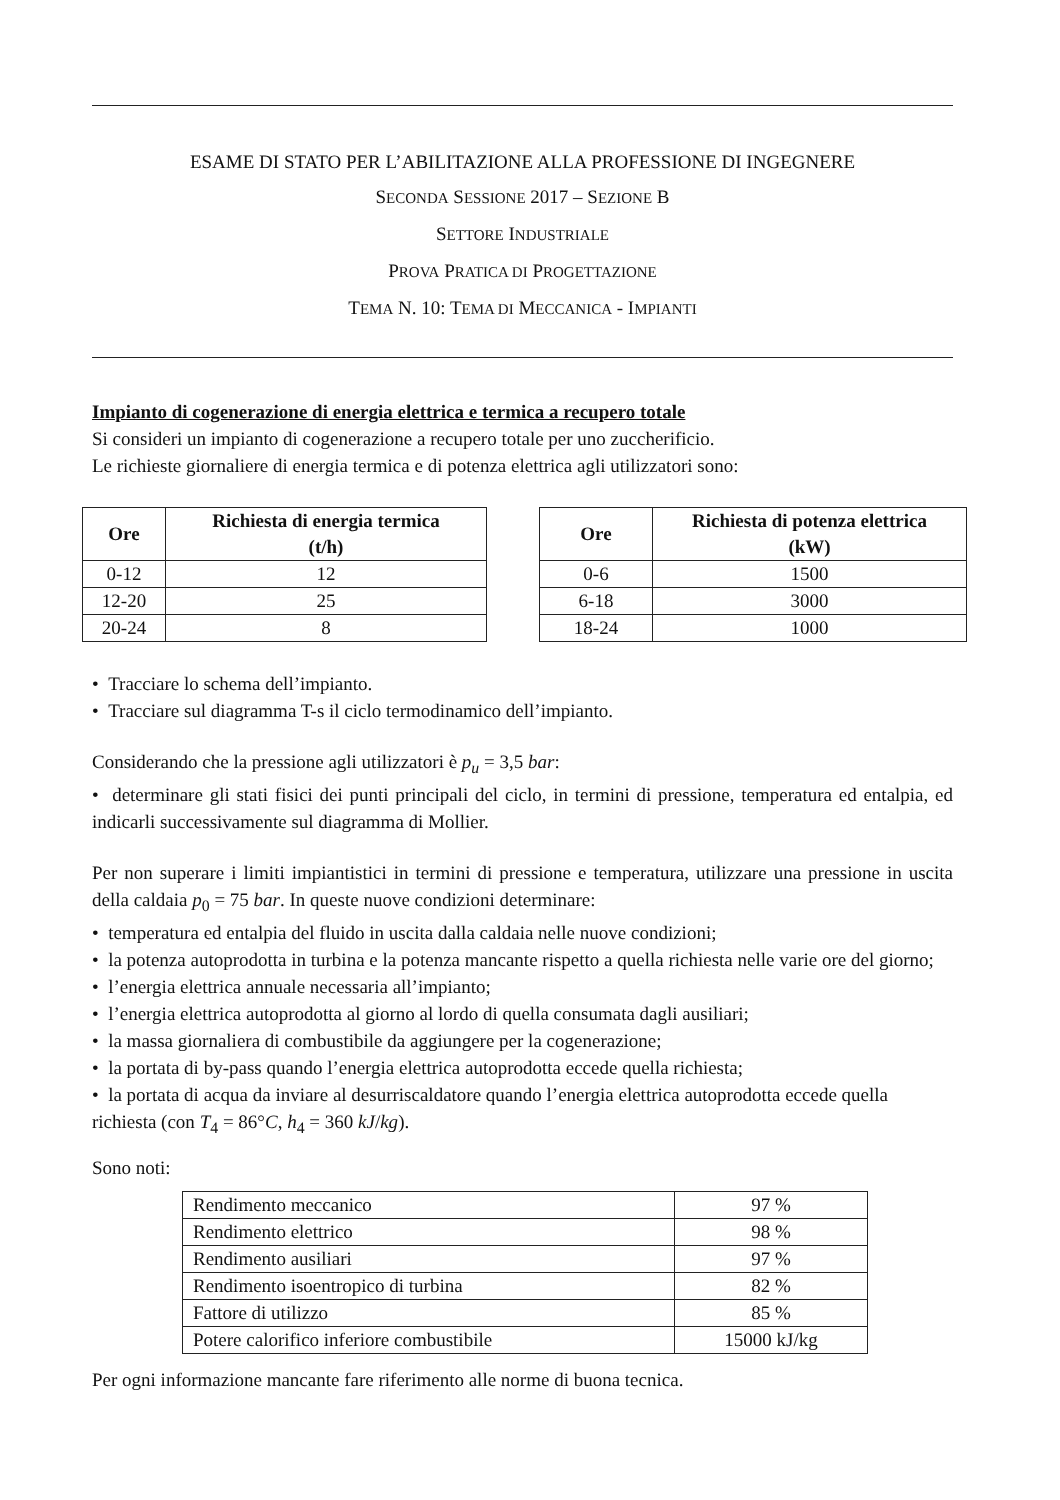ESAME DI STATO PER L’ABILITAZIONE ALLA PROFESSIONE DI INGEGNERE
SECONDA SESSIONE 2017 – SEZIONE B
SETTORE INDUSTRIALE
PROVA PRATICA DI PROGETTAZIONE
TEMA N. 10: TEMA DI MECCANICA - IMPIANTI
Impianto di cogenerazione di energia elettrica e termica a recupero totale
Si consideri un impianto di cogenerazione a recupero totale per uno zuccherificio.
Le richieste giornaliere di energia termica e di potenza elettrica agli utilizzatori sono:
| Ore | Richiesta di energia termica (t/h) |
| --- | --- |
| 0-12 | 12 |
| 12-20 | 25 |
| 20-24 | 8 |
| Ore | Richiesta di potenza elettrica (kW) |
| --- | --- |
| 0-6 | 1500 |
| 6-18 | 3000 |
| 18-24 | 1000 |
• Tracciare lo schema dell’impianto.
• Tracciare sul diagramma T-s il ciclo termodinamico dell’impianto.
Considerando che la pressione agli utilizzatori è p<sub>u</sub> = 3,5 bar:
• determinare gli stati fisici dei punti principali del ciclo, in termini di pressione, temperatura ed entalpia, ed indicarli successivamente sul diagramma di Mollier.
Per non superare i limiti impiantistici in termini di pressione e temperatura, utilizzare una pressione in uscita della caldaia p<sub>0</sub> = 75 bar. In queste nuove condizioni determinare:
• temperatura ed entalpia del fluido in uscita dalla caldaia nelle nuove condizioni;
• la potenza autoprodotta in turbina e la potenza mancante rispetto a quella richiesta nelle varie ore del giorno;
• l’energia elettrica annuale necessaria all’impianto;
• l’energia elettrica autoprodotta al giorno al lordo di quella consumata dagli ausiliari;
• la massa giornaliera di combustibile da aggiungere per la cogenerazione;
• la portata di by-pass quando l’energia elettrica autoprodotta eccede quella richiesta;
• la portata di acqua da inviare al desurriscaldatore quando l’energia elettrica autoprodotta eccede quella richiesta (con T<sub>4</sub> = 86°C, h<sub>4</sub> = 360 kJ/kg).
Sono noti:
| Rendimento meccanico | 97 % |
| Rendimento elettrico | 98 % |
| Rendimento ausiliari | 97 % |
| Rendimento isoentropico di turbina | 82 % |
| Fattore di utilizzo | 85 % |
| Potere calorifico inferiore combustibile | 15000 kJ/kg |
Per ogni informazione mancante fare riferimento alle norme di buona tecnica.